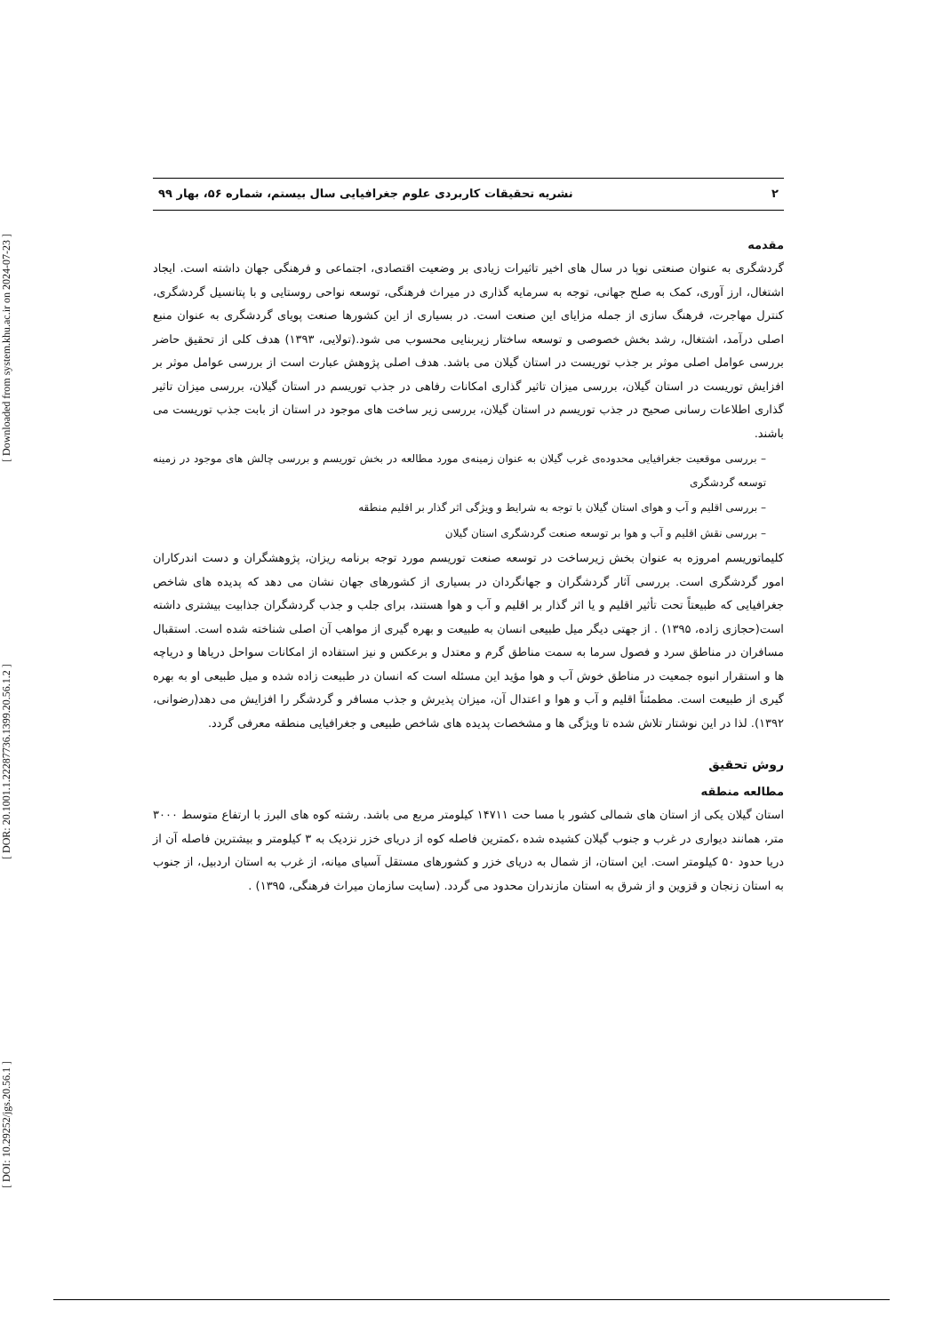[ DOI: 10.29252/jgs.20.56.1 ] [ DOR: 20.1001.1.22287736.1399.20.56.1.2 ] [ Downloaded from system.khu.ac.ir on 2024-07-23 ]
۲ نشریه تحقیقات کاربردی علوم جغرافیایی سال بیستم، شماره ۵۶، بهار ۹۹
مقدمه
گردشگری به عنوان صنعتی نوپا در سال های اخیر تاثیرات زیادی بر وضعیت اقتصادی، اجتماعی و فرهنگی جهان داشته است. ایجاد اشتغال، ارز آوری، کمک به صلح جهانی، توجه به سرمایه گذاری در میراث فرهنگی، توسعه نواحی روستایی و با پتانسیل گردشگری، کنترل مهاجرت، فرهنگ سازی از جمله مزایای این صنعت است. در بسیاری از این کشورها صنعت پویای گردشگری به عنوان منبع اصلی درآمد، اشتغال، رشد بخش خصوصی و توسعه ساختار زیربنایی محسوب می شود.(تولایی، ۱۳۹۳) هدف کلی از تحقیق حاضر بررسی عوامل اصلی موثر بر جذب توریست در استان گیلان می باشد. هدف اصلی پژوهش عبارت است از بررسی عوامل موثر بر افزایش توریست در استان گیلان، بررسی میزان تاثیر گذاری امکانات رفاهی در جذب توریسم در استان گیلان، بررسی میزان تاثیر گذاری اطلاعات رسانی صحیح در جذب توریسم در استان گیلان، بررسی زیر ساخت های موجود در استان از بابت جذب توریست می باشند.
– بررسی موقعیت جغرافیایی محدوده‌ی غرب گیلان به عنوان زمینه‌ی مورد مطالعه در بخش توریسم و بررسی چالش های موجود در زمینه توسعه گردشگری
– بررسی اقلیم و آب و هوای استان گیلان با توجه به شرایط و ویژگی اثر گذار بر اقلیم منطقه
– بررسی نقش اقلیم و آب و هوا بر توسعه صنعت گردشگری استان گیلان
کلیماتوریسم امروزه به عنوان بخش زیرساخت در توسعه صنعت توریسم مورد توجه برنامه ریزان، پژوهشگران و دست اندرکاران امور گردشگری است. بررسی آثار گردشگران و جهانگردان در بسیاری از کشورهای جهان نشان می دهد که پدیده های شاخص جغرافیایی که طبیعتاً تحت تأثیر اقلیم و یا اثر گذار بر اقلیم و آب و هوا هستند، برای جلب و جذب گردشگران جذابیت بیشتری داشته است(حجازی زاده، ۱۳۹۵) . از جهتی دیگر میل طبیعی انسان به طبیعت و بهره گیری از مواهب آن اصلی شناخته شده است. استقبال مسافران در مناطق سرد و فصول سرما به سمت مناطق گرم و معتدل و برعکس و نیز استفاده از امکانات سواحل دریاها و دریاچه ها و استقرار انبوه جمعیت در مناطق خوش آب و هوا مؤید این مسئله است که انسان در طبیعت زاده شده و میل طبیعی او به بهره گیری از طبیعت است. مطمئناً اقلیم و آب و هوا و اعتدال آن، میزان پذیرش و جذب مسافر و گردشگر را افزایش می دهد(رضوانی، ۱۳۹۲). لذا در این نوشتار تلاش شده تا ویژگی ها و مشخصات پدیده های شاخص طبیعی و جغرافیایی منطقه معرفی گردد.
روش تحقیق
مطالعه منطقه
استان گیلان یکی از استان های شمالی کشور با مسا حت ۱۴۷۱۱ کیلومتر مربع می باشد. رشته کوه های البرز با ارتفاع متوسط ۳۰۰۰ متر، همانند دیواری در غرب و جنوب گیلان کشیده شده ،کمترین فاصله کوه از دریای خزر نزدیک به ۳ کیلومتر و بیشترین فاصله آن از دریا حدود ۵۰ کیلومتر است. این استان، از شمال به دریای خزر و کشورهای مستقل آسیای میانه، از غرب به استان اردبیل، از جنوب به استان زنجان و قزوین و از شرق به استان مازندران محدود می گردد. (سایت سازمان میراث فرهنگی، ۱۳۹۵) .